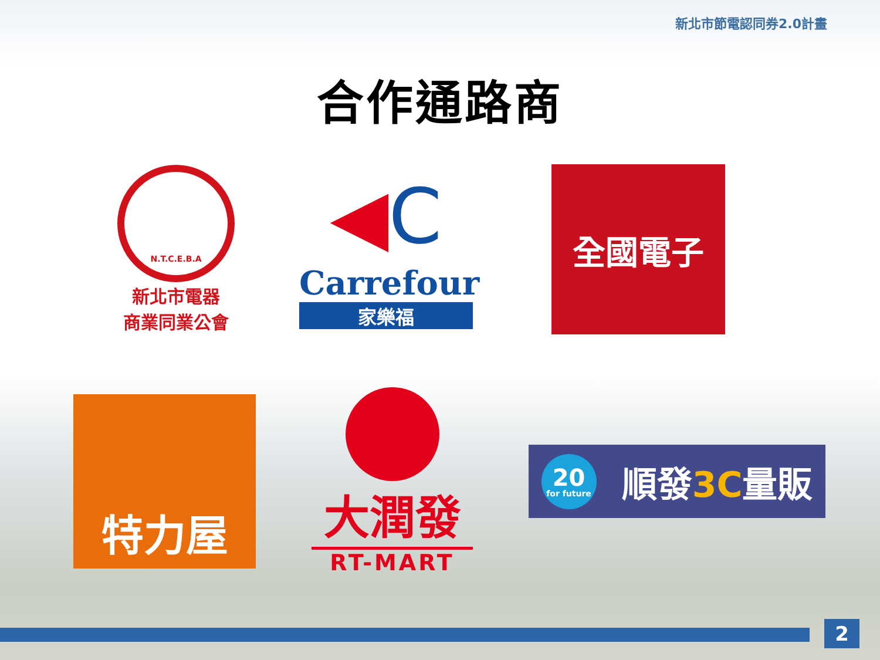新北市節電認同券2.0計畫
合作通路商
N.T.C.E.B.A
新北市電器
商業同業公會
◀C
Carrefour
家樂福
全國電子
特力屋
大潤發
RT-MART
20
for future 順發3C量販
2